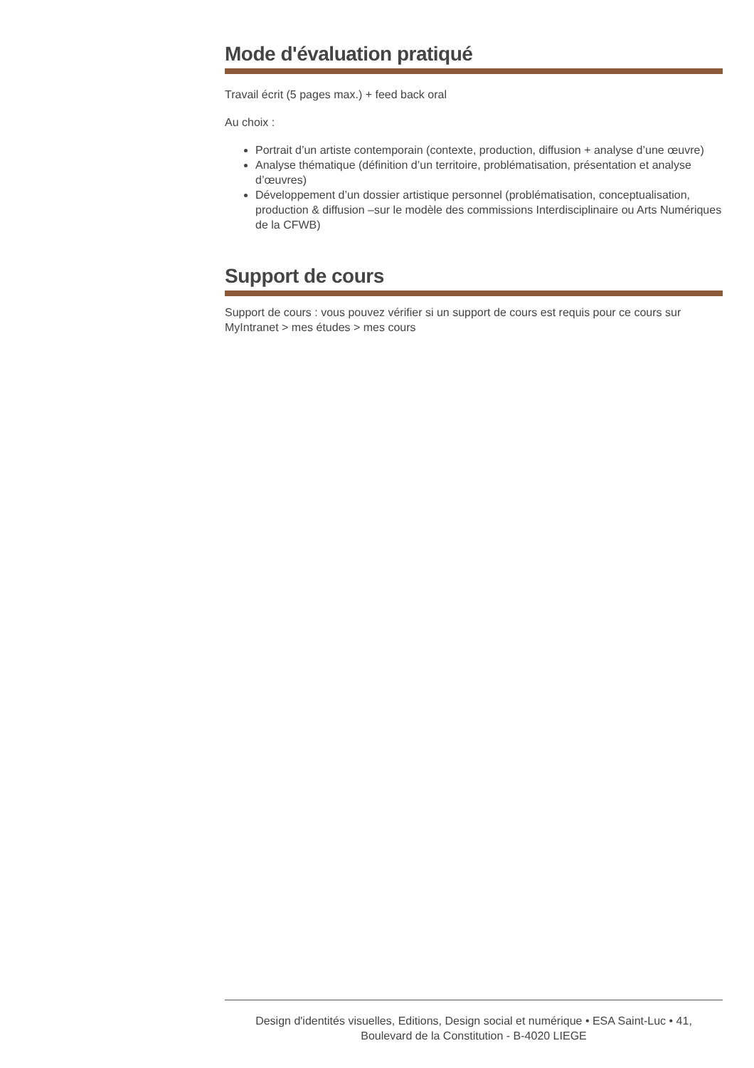Mode d'évaluation pratiqué
Travail écrit (5 pages max.) + feed back oral
Au choix :
Portrait d’un artiste contemporain (contexte, production, diffusion + analyse d’une œuvre)
Analyse thématique (définition d’un territoire, problématisation, présentation et analyse d’œuvres)
Développement d’un dossier artistique personnel (problématisation, conceptualisation, production & diffusion –sur le modèle des commissions Interdisciplinaire ou Arts Numériques de la CFWB)
Support de cours
Support de cours : vous pouvez vérifier si un support de cours est requis pour ce cours sur MyIntranet > mes études > mes cours
Design d'identités visuelles, Editions, Design social et numérique • ESA Saint-Luc • 41,
Boulevard de la Constitution - B-4020 LIEGE